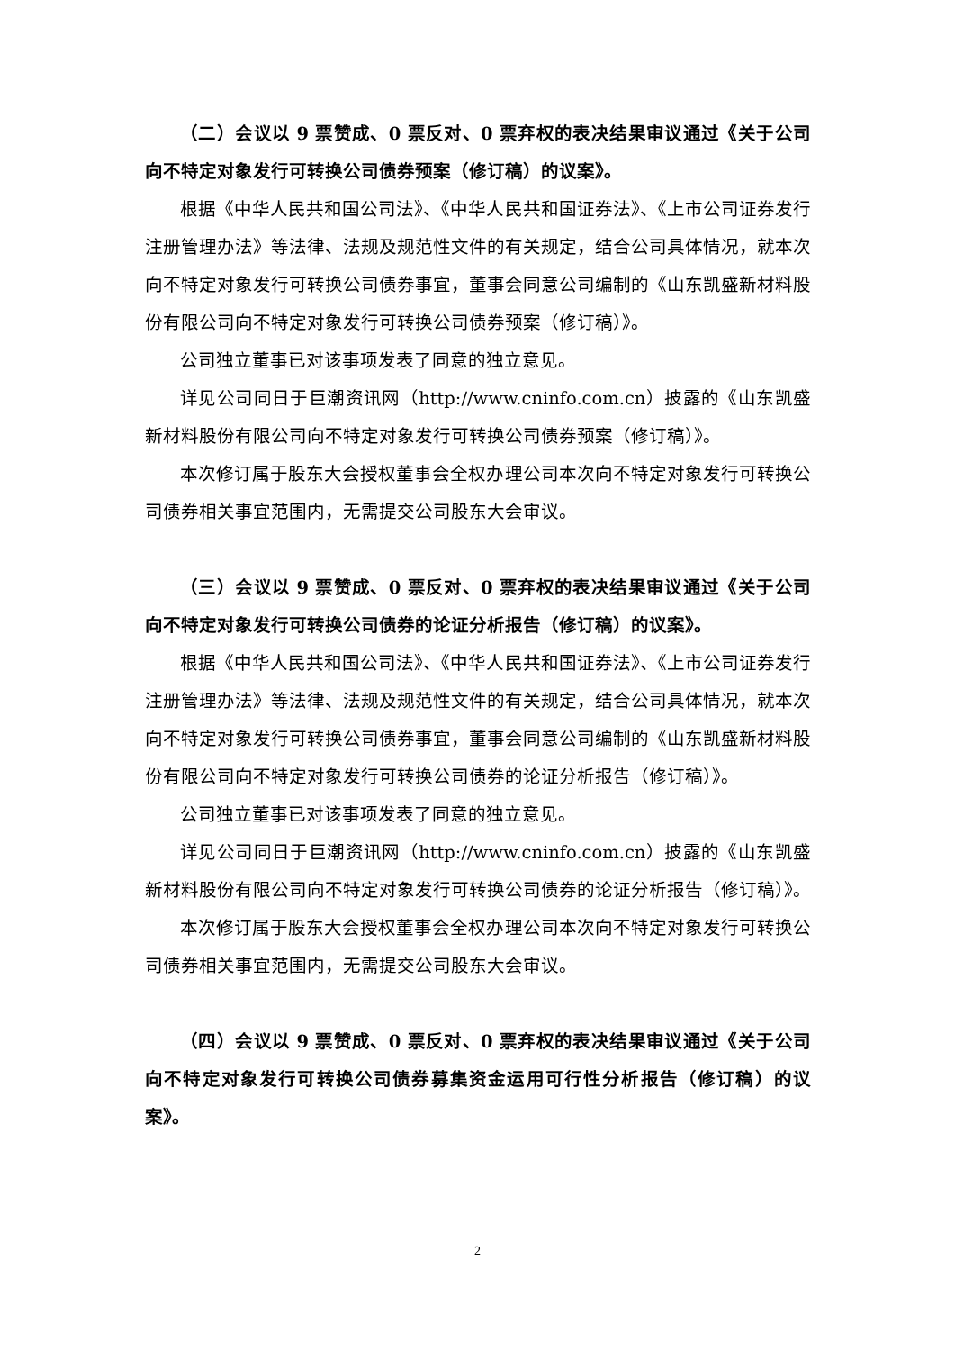（二）会议以 9 票赞成、0 票反对、0 票弃权的表决结果审议通过《关于公司向不特定对象发行可转换公司债券预案（修订稿）的议案》。
根据《中华人民共和国公司法》、《中华人民共和国证券法》、《上市公司证券发行注册管理办法》等法律、法规及规范性文件的有关规定，结合公司具体情况，就本次向不特定对象发行可转换公司债券事宜，董事会同意公司编制的《山东凯盛新材料股份有限公司向不特定对象发行可转换公司债券预案（修订稿）》。
公司独立董事已对该事项发表了同意的独立意见。
详见公司同日于巨潮资讯网（http://www.cninfo.com.cn）披露的《山东凯盛新材料股份有限公司向不特定对象发行可转换公司债券预案（修订稿）》。
本次修订属于股东大会授权董事会全权办理公司本次向不特定对象发行可转换公司债券相关事宜范围内，无需提交公司股东大会审议。
（三）会议以 9 票赞成、0 票反对、0 票弃权的表决结果审议通过《关于公司向不特定对象发行可转换公司债券的论证分析报告（修订稿）的议案》。
根据《中华人民共和国公司法》、《中华人民共和国证券法》、《上市公司证券发行注册管理办法》等法律、法规及规范性文件的有关规定，结合公司具体情况，就本次向不特定对象发行可转换公司债券事宜，董事会同意公司编制的《山东凯盛新材料股份有限公司向不特定对象发行可转换公司债券的论证分析报告（修订稿）》。
公司独立董事已对该事项发表了同意的独立意见。
详见公司同日于巨潮资讯网（http://www.cninfo.com.cn）披露的《山东凯盛新材料股份有限公司向不特定对象发行可转换公司债券的论证分析报告（修订稿）》。
本次修订属于股东大会授权董事会全权办理公司本次向不特定对象发行可转换公司债券相关事宜范围内，无需提交公司股东大会审议。
（四）会议以 9 票赞成、0 票反对、0 票弃权的表决结果审议通过《关于公司向不特定对象发行可转换公司债券募集资金运用可行性分析报告（修订稿）的议案》。
2